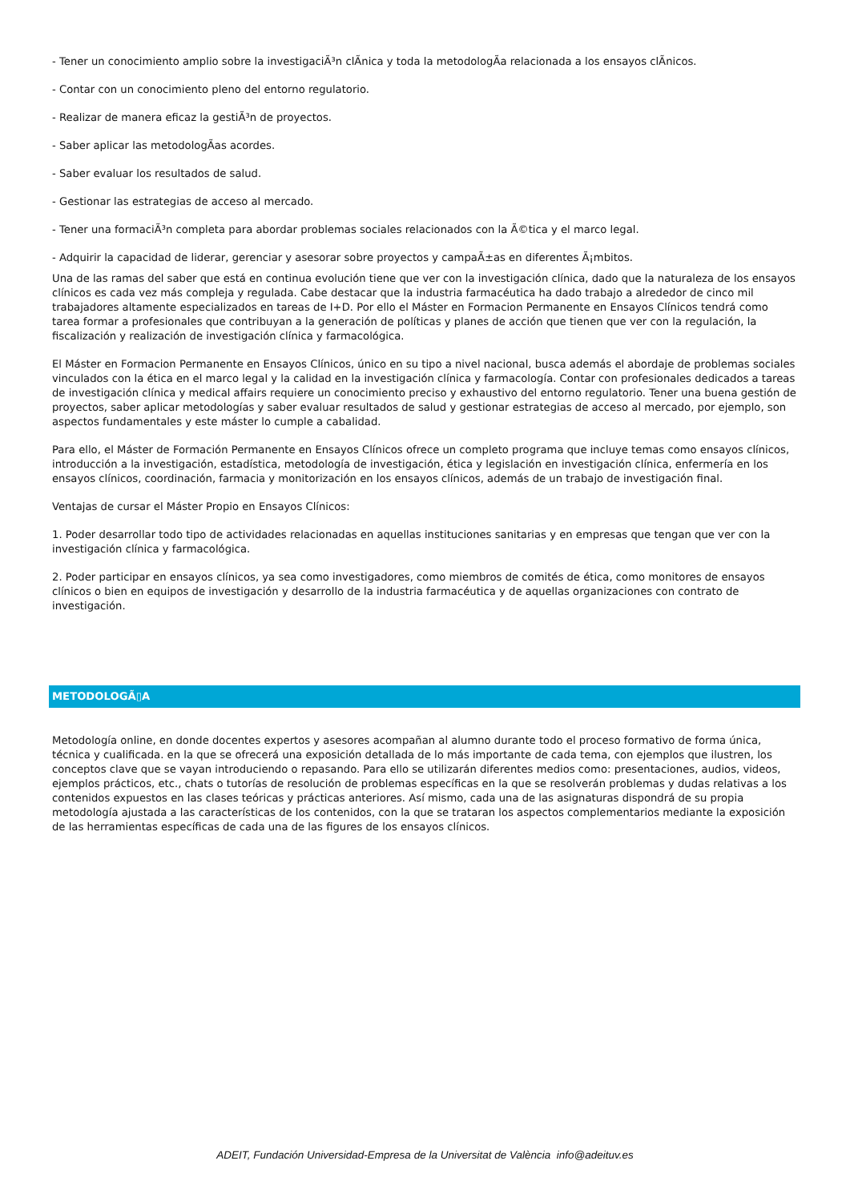- Tener un conocimiento amplio sobre la investigaciÃ³n clÃnica y toda la metodologÃa relacionada a los ensayos clÃnicos.
- Contar con un conocimiento pleno del entorno regulatorio.
- Realizar de manera eficaz la gestiÃ³n de proyectos.
- Saber aplicar las metodologÃas acordes.
- Saber evaluar los resultados de salud.
- Gestionar las estrategias de acceso al mercado.
- Tener una formaciÃ³n completa para abordar problemas sociales relacionados con la Ã©tica y el marco legal.
- Adquirir la capacidad de liderar, gerenciar y asesorar sobre proyectos y campaÃ±as en diferentes Ã¡mbitos.
Una de las ramas del saber que está en continua evolución tiene que ver con la investigación clínica, dado que la naturaleza de los ensayos clínicos es cada vez más compleja y regulada. Cabe destacar que la industria farmacéutica ha dado trabajo a alrededor de cinco mil trabajadores altamente especializados en tareas de I+D. Por ello el Máster en Formacion Permanente en Ensayos Clínicos tendrá como tarea formar a profesionales que contribuyan a la generación de políticas y planes de acción que tienen que ver con la regulación, la fiscalización y realización de investigación clínica y farmacológica.
El Máster en Formacion Permanente en Ensayos Clínicos, único en su tipo a nivel nacional, busca además el abordaje de problemas sociales vinculados con la ética en el marco legal y la calidad en la investigación clínica y farmacología. Contar con profesionales dedicados a tareas de investigación clínica y medical affairs requiere un conocimiento preciso y exhaustivo del entorno regulatorio. Tener una buena gestión de proyectos, saber aplicar metodologías y saber evaluar resultados de salud y gestionar estrategias de acceso al mercado, por ejemplo, son aspectos fundamentales y este máster lo cumple a cabalidad.
Para ello, el Máster de Formación Permanente en Ensayos Clínicos ofrece un completo programa que incluye temas como ensayos clínicos, introducción a la investigación, estadística, metodología de investigación, ética y legislación en investigación clínica, enfermería en los ensayos clínicos, coordinación, farmacia y monitorización en los ensayos clínicos, además de un trabajo de investigación final.
Ventajas de cursar el Máster Propio en Ensayos Clínicos:
1. Poder desarrollar todo tipo de actividades relacionadas en aquellas instituciones sanitarias y en empresas que tengan que ver con la investigación clínica y farmacológica.
2. Poder participar en ensayos clínicos, ya sea como investigadores, como miembros de comités de ética, como monitores de ensayos clínicos o bien en equipos de investigación y desarrollo de la industria farmacéutica y de aquellas organizaciones con contrato de investigación.
METODOLOGÃ▯A
Metodología online, en donde docentes expertos y asesores acompañan al alumno durante todo el proceso formativo de forma única, técnica y cualificada. en la que se ofrecerá una exposición detallada de lo más importante de cada tema, con ejemplos que ilustren, los conceptos clave que se vayan introduciendo o repasando. Para ello se utilizarán diferentes medios como: presentaciones, audios, videos, ejemplos prácticos, etc., chats o tutorías de resolución de problemas específicas en la que se resolverán problemas y dudas relativas a los contenidos expuestos en las clases teóricas y prácticas anteriores. Así mismo, cada una de las asignaturas dispondrá de su propia metodología ajustada a las características de los contenidos, con la que se trataran los aspectos complementarios mediante la exposición de las herramientas específicas de cada una de las figures de los ensayos clínicos.
ADEIT, Fundación Universidad-Empresa de la Universitat de València info@adeituv.es